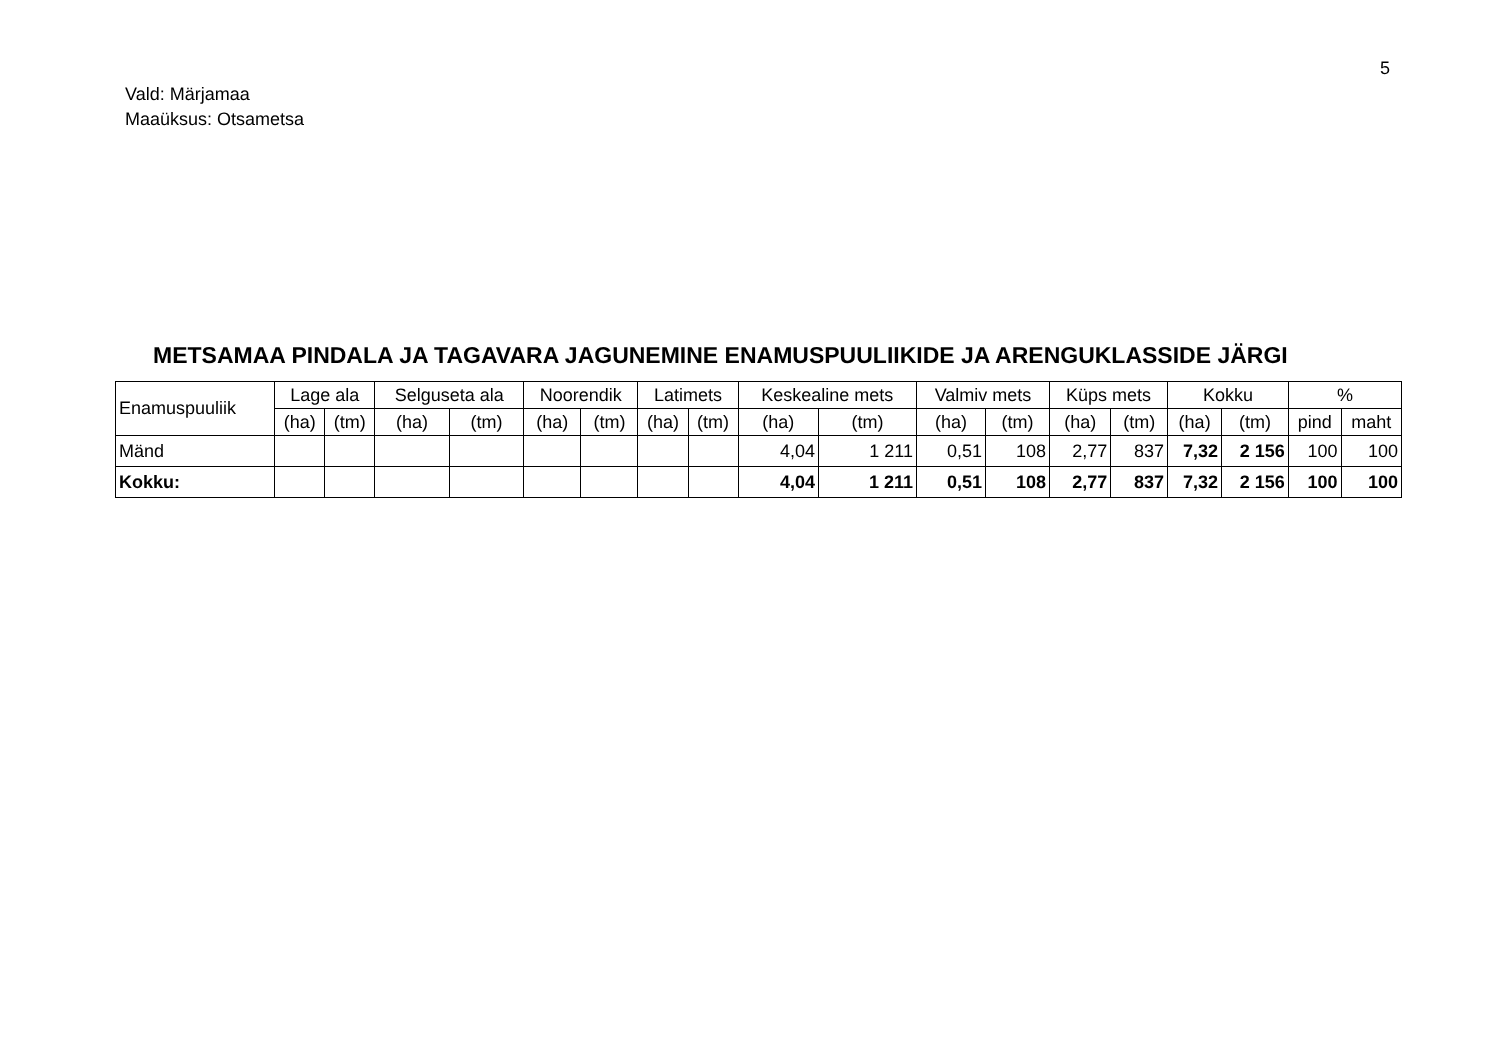5
Vald: Märjamaa
Maaüksus: Otsametsa
METSAMAA PINDALA JA TAGAVARA JAGUNEMINE ENAMUSPUULIIKIDE JA ARENGUKLASSIDE JÄRGI
| Enamuspuuliik | Lage ala | | Selguseta ala | | Noorendik | | Latimets | | Keskealine mets | | Valmiv mets | | Küps mets | | Kokku | | % | |
| --- | --- | --- | --- | --- | --- | --- | --- | --- | --- | --- | --- | --- | --- | --- | --- | --- | --- | --- |
| | (ha) | (tm) | (ha) | (tm) | (ha) | (tm) | (ha) | (tm) | (ha) | (tm) | (ha) | (tm) | (ha) | (tm) | (ha) | (tm) | pind | maht |
| Mänd | | | | | | | | | 4,04 | 1 211 | 0,51 | 108 | 2,77 | 837 | 7,32 | 2 156 | 100 | 100 |
| Kokku: | | | | | | | | | 4,04 | 1 211 | 0,51 | 108 | 2,77 | 837 | 7,32 | 2 156 | 100 | 100 |